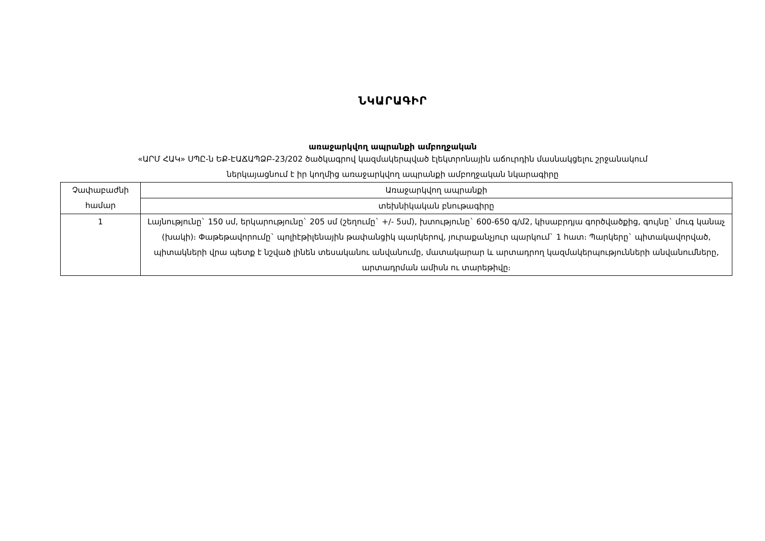ՆԿԱՐԱԳԻՐ
առաջարկվող ապրանքի ամբողջական
«ԱՐՄ ՀԱԿ» ՍՊԸ-ն ԵՔ-ԷԱՃԱՊՁԲ-23/202 ծածկագրով կազմակերպված էլեկտրոնային աճուրդին մասնակցելու շրջանակում
ներկայացնում է իր կողմից առաջարկվող ապրանքի ամբողջական նկարագիրը
| Չափաբաժնի համար | Առաջարկվող ապրանքի |
| | տեխնիկական բնութագիրը |
| 1 | Լայնությունը` 150 սմ, երկարությունը` 205 սմ (շեղումը` +/- 5սմ), խտությունը` 600-650 գ/մ2, կիսաբրդյա գործվածքից, գույնը` մուգ կանաչ (խակի)։ Փաթեթավորումը` պոլիէթիլենային թափանցիկ պարկերով, յուրաքանչյուր պարկում` 1 հատ։ Պարկերը` պիտակավորված, պիտակների վրա պետք է նշված լինեն տեսականու անվանումը, մատակարար և արտադրող կազմակերպությունների անվանումները, արտադրման ամիսն ու տարեթիվը։ |